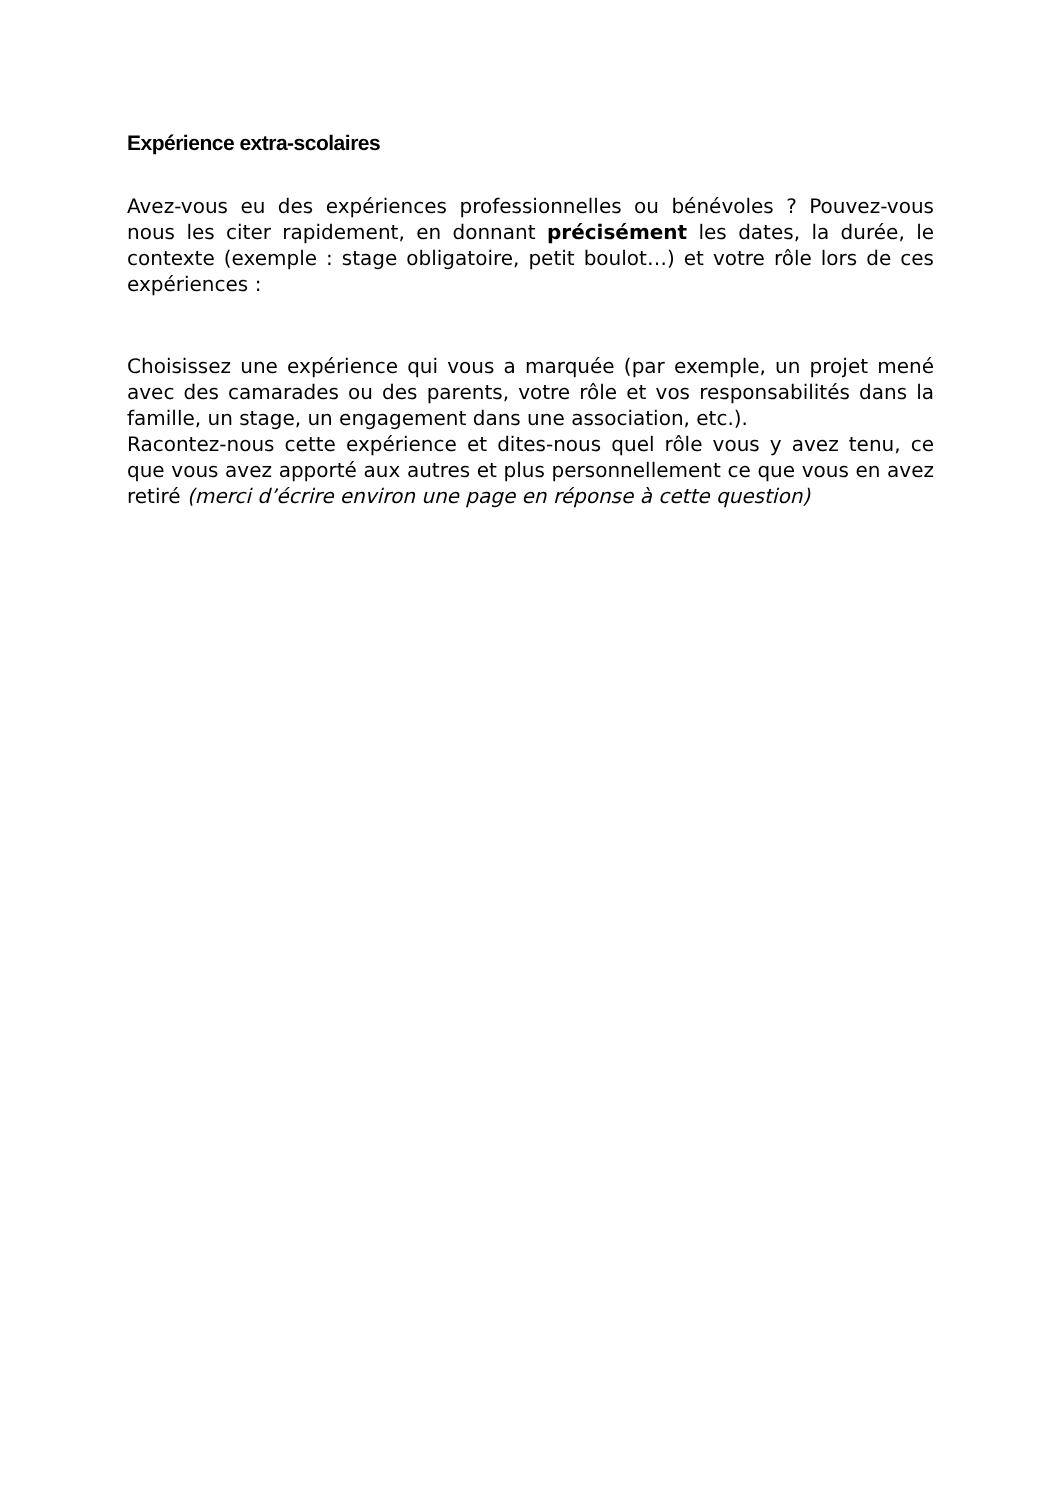Expérience extra-scolaires
Avez-vous eu des expériences professionnelles ou bénévoles ? Pouvez-vous nous les citer rapidement, en donnant précisément les dates, la durée, le contexte (exemple : stage obligatoire, petit boulot…) et votre rôle lors de ces expériences :
Choisissez une expérience qui vous a marquée (par exemple, un projet mené avec des camarades ou des parents, votre rôle et vos responsabilités dans la famille, un stage, un engagement dans une association, etc.).
Racontez-nous cette expérience et dites-nous quel rôle vous y avez tenu, ce que vous avez apporté aux autres et plus personnellement ce que vous en avez retiré (merci d’écrire environ une page en réponse à cette question)